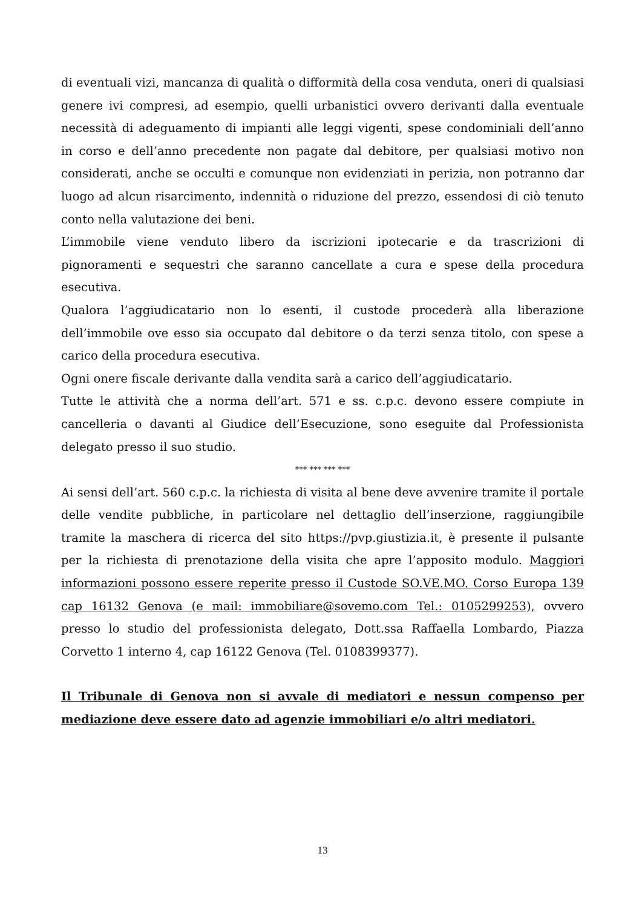di eventuali vizi, mancanza di qualità o difformità della cosa venduta, oneri di qualsiasi genere ivi compresi, ad esempio, quelli urbanistici ovvero derivanti dalla eventuale necessità di adeguamento di impianti alle leggi vigenti, spese condominiali dell’anno in corso e dell’anno precedente non pagate dal debitore, per qualsiasi motivo non considerati, anche se occulti e comunque non evidenziati in perizia, non potranno dar luogo ad alcun risarcimento, indennità o riduzione del prezzo, essendosi di ciò tenuto conto nella valutazione dei beni.
L’immobile viene venduto libero da iscrizioni ipotecarie e da trascrizioni di pignoramenti e sequestri che saranno cancellate a cura e spese della procedura esecutiva.
Qualora l’aggiudicatario non lo esenti, il custode procederà alla liberazione dell’immobile ove esso sia occupato dal debitore o da terzi senza titolo, con spese a carico della procedura esecutiva.
Ogni onere fiscale derivante dalla vendita sarà a carico dell’aggiudicatario.
Tutte le attività che a norma dell’art. 571 e ss. c.p.c. devono essere compiute in cancelleria o davanti al Giudice dell’Esecuzione, sono eseguite dal Professionista delegato presso il suo studio.
*** *** *** ***
Ai sensi dell’art. 560 c.p.c. la richiesta di visita al bene deve avvenire tramite il portale delle vendite pubbliche, in particolare nel dettaglio dell’inserzione, raggiungibile tramite la maschera di ricerca del sito https://pvp.giustizia.it, è presente il pulsante per la richiesta di prenotazione della visita che apre l’apposito modulo. Maggiori informazioni possono essere reperite presso il Custode SO.VE.MO. Corso Europa 139 cap 16132 Genova (e mail: immobiliare@sovemo.com Tel.: 0105299253), ovvero presso lo studio del professionista delegato, Dott.ssa Raffaella Lombardo, Piazza Corvetto 1 interno 4, cap 16122 Genova (Tel. 0108399377).
Il Tribunale di Genova non si avvale di mediatori e nessun compenso per mediazione deve essere dato ad agenzie immobiliari e/o altri mediatori.
13